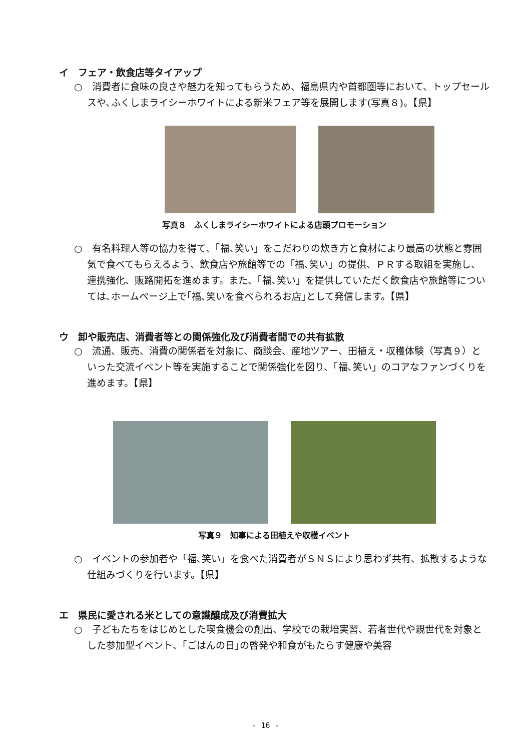イ　フェア・飲食店等タイアップ
○　消費者に食味の良さや魅力を知ってもらうため、福島県内や首都圏等において、トップセールスや､ふくしまライシーホワイトによる新米フェア等を展開します(写真８)。【県】
写真８　ふくしまライシーホワイトによる店頭プロモーション
○　有名料理人等の協力を得て、「福､笑い」をこだわりの炊き方と食材により最高の状態と雰囲気で食べてもらえるよう、飲食店や旅館等での「福､笑い」の提供、ＰＲする取組を実施し、連携強化、販路開拓を進めます。また、「福､笑い」を提供していただく飲食店や旅館等については､ホームページ上で｢福､笑いを食べられるお店｣として発信します。【県】
ウ　卸や販売店、消費者等との関係強化及び消費者間での共有拡散
○　流通、販売、消費の関係者を対象に、商談会、産地ツアー、田植え・収穫体験（写真９）といった交流イベント等を実施することで関係強化を図り、「福､笑い」のコアなファンづくりを進めます。【県】
写真９　知事による田植えや収穫イベント
○　イベントの参加者や「福､笑い」を食べた消費者がＳＮＳにより思わず共有、拡散するような仕組みづくりを行います。【県】
エ　県民に愛される米としての意識醸成及び消費拡大
○　子どもたちをはじめとした喫食機会の創出、学校での栽培実習、若者世代や親世代を対象とした参加型イベント、｢ごはんの日｣の啓発や和食がもたらす健康や美容
- 16 -